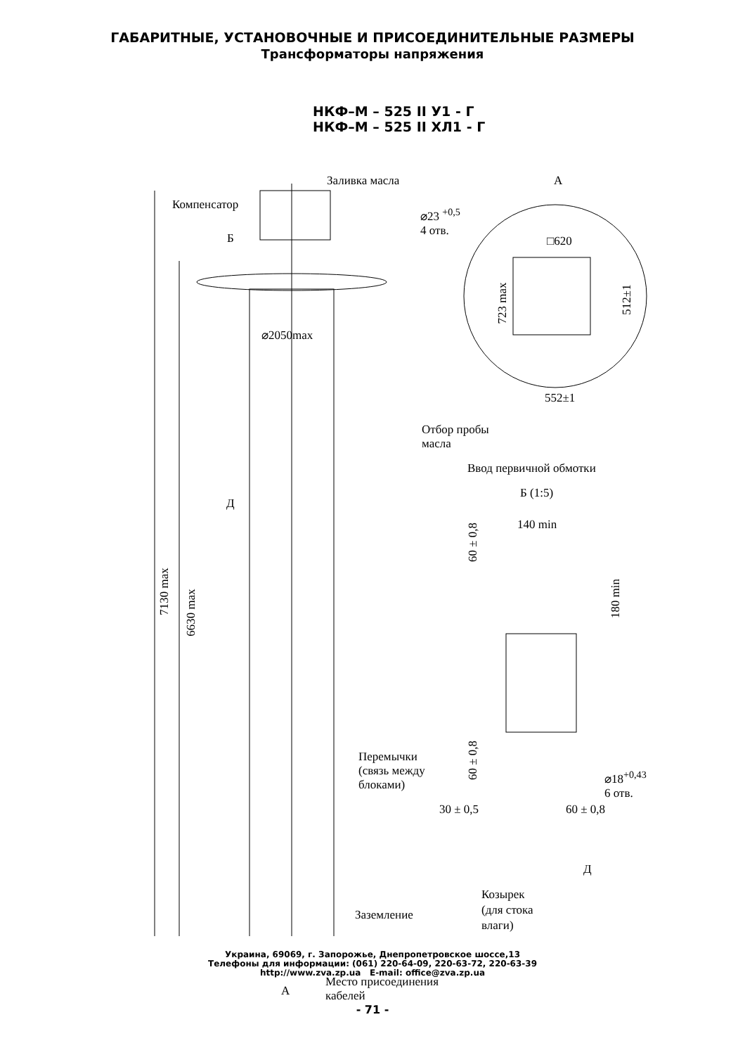ГАБАРИТНЫЕ, УСТАНОВОЧНЫЕ И ПРИСОЕДИНИТЕЛЬНЫЕ РАЗМЕРЫ
Трансформаторы напряжения
НКФ–М – 525 II У1 - Г
НКФ–М – 525 II ХЛ1 - Г
Заливка масла
Компенсатор
Б
⌀2050max
7130 max
6630 max
Д
Перемычки
(связь между
блоками)
Заземление
А
Место присоединения
кабелей
А
⌀23 <sup>+0,5</sup>
4 отв.
□620
723 max 512±1
552±1
Отбор пробы
масла
Ввод первичной обмотки
Б (1:5)
140 min
60 ± 0,8
180 min
60 ± 0,8
⌀18<sup>+0,43</sup>
6 отв.
30 ± 0,5 60 ± 0,8
Д
Козырек
(для стока
влаги)
Украина, 69069, г. Запорожье, Днепропетровское шоссе,13
Телефоны для информации: (061) 220-64-09, 220-63-72, 220-63-39
http://www.zva.zp.ua E-mail: office@zva.zp.ua
- 71 -